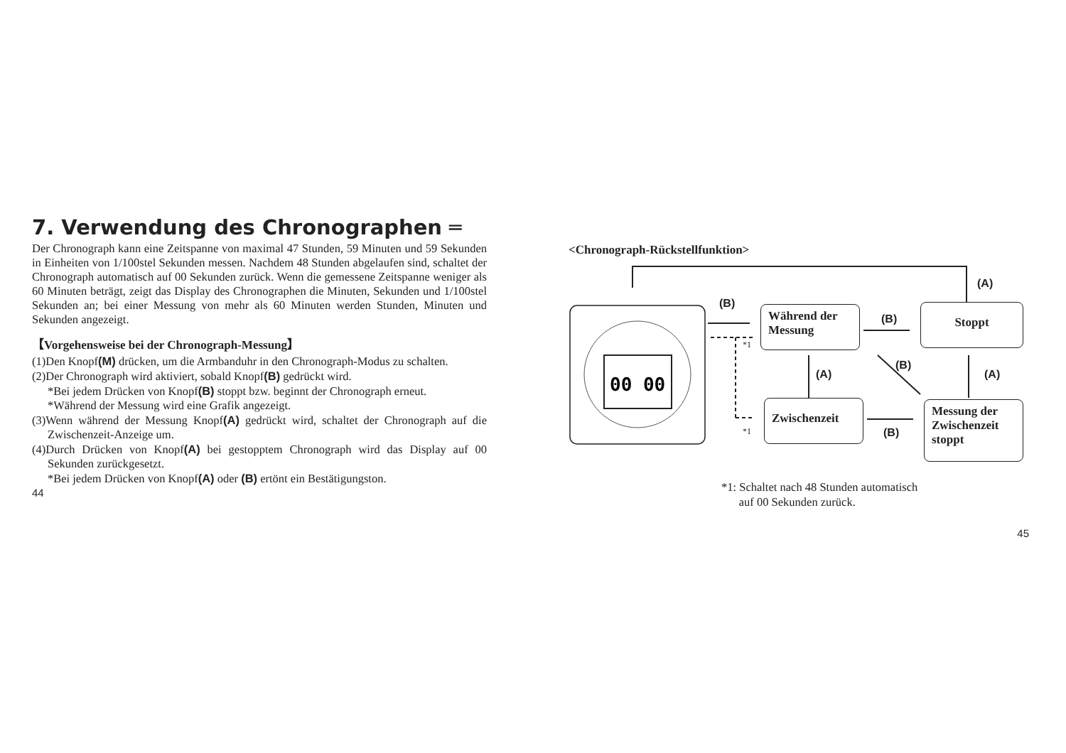7. Verwendung des Chronographen ═
Der Chronograph kann eine Zeitspanne von maximal 47 Stunden, 59 Minuten und 59 Sekunden in Einheiten von 1/100stel Sekunden messen. Nachdem 48 Stunden abgelaufen sind, schaltet der Chronograph automatisch auf 00 Sekunden zurück. Wenn die gemessene Zeitspanne weniger als 60 Minuten beträgt, zeigt das Display des Chronographen die Minuten, Sekunden und 1/100stel Sekunden an; bei einer Messung von mehr als 60 Minuten werden Stunden, Minuten und Sekunden angezeigt.
【Vorgehensweise bei der Chronograph-Messung】
(1)Den Knopf(M) drücken, um die Armbanduhr in den Chronograph-Modus zu schalten.
(2)Der Chronograph wird aktiviert, sobald Knopf(B) gedrückt wird.
*Bei jedem Drücken von Knopf(B) stoppt bzw. beginnt der Chronograph erneut.
*Während der Messung wird eine Grafik angezeigt.
(3)Wenn während der Messung Knopf(A) gedrückt wird, schaltet der Chronograph auf die Zwischenzeit-Anzeige um.
(4)Durch Drücken von Knopf(A) bei gestopptem Chronograph wird das Display auf 00 Sekunden zurückgesetzt.
*Bei jedem Drücken von Knopf(A) oder (B) ertönt ein Bestätigungston.
44
<Chronograph-Rückstellfunktion>
00 00
Während der Messung
Stoppt
Zwischenzeit
Messung der Zwischenzeit stoppt
(B)
(B)
(A)
(A)
(B)
(A)
(B)
*1
*1
*1: Schaltet nach 48 Stunden automatisch
auf 00 Sekunden zurück.
45